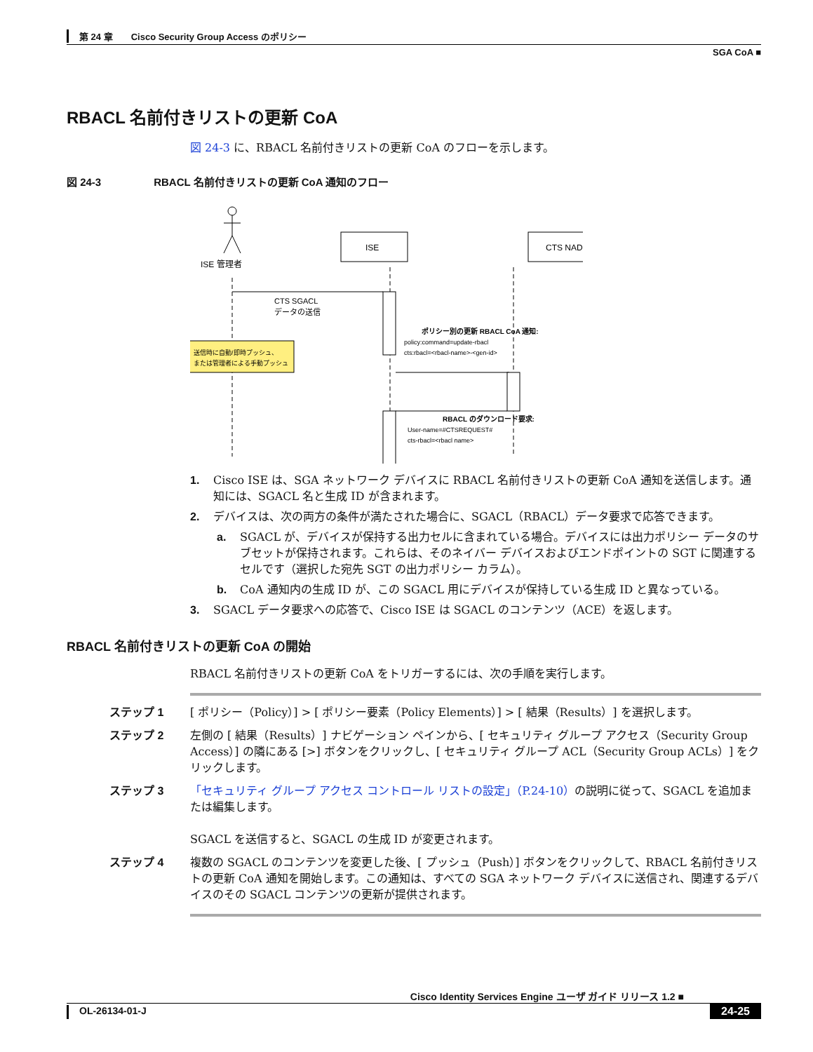第 24 章　　Cisco Security Group Access のポリシー
SGA CoA ■
RBACL 名前付きリストの更新 CoA
図 24-3 に、RBACL 名前付きリストの更新 CoA のフローを示します。
図 24-3　　　　　RBACL 名前付きリストの更新 CoA 通知のフロー
ISE 管理者
ISE
CTS NAD
CTS SGACL
データの送信
送信時に自動/即時プッシュ、
または管理者による手動プッシュ
ポリシー別の更新 RBACL CoA 通知:
policy:command=update-rbacl
cts:rbacl=<rbacl-name>-<gen-id>
RBACL のダウンロード要求:
User-name=#CTSREQUEST#
cts-rbacl=<rbacl name>
1. Cisco ISE は、SGA ネットワーク デバイスに RBACL 名前付きリストの更新 CoA 通知を送信します。通知には、SGACL 名と生成 ID が含まれます。
2. デバイスは、次の両方の条件が満たされた場合に、SGACL（RBACL）データ要求で応答できます。
a. SGACL が、デバイスが保持する出力セルに含まれている場合。デバイスには出力ポリシー データのサブセットが保持されます。これらは、そのネイバー デバイスおよびエンドポイントの SGT に関連するセルです（選択した宛先 SGT の出力ポリシー カラム）。
b. CoA 通知内の生成 ID が、この SGACL 用にデバイスが保持している生成 ID と異なっている。
3. SGACL データ要求への応答で、Cisco ISE は SGACL のコンテンツ（ACE）を返します。
RBACL 名前付きリストの更新 CoA の開始
RBACL 名前付きリストの更新 CoA をトリガーするには、次の手順を実行します。
ステップ 1 [ ポリシー（Policy）] > [ ポリシー要素（Policy Elements）] > [ 結果（Results）] を選択します。
ステップ 2 左側の [ 結果（Results）] ナビゲーション ペインから、[ セキュリティ グループ アクセス（Security Group Access）] の隣にある [>] ボタンをクリックし、[ セキュリティ グループ ACL（Security Group ACLs）] をクリックします。
ステップ 3 「セキュリティ グループ アクセス コントロール リストの設定」（P.24-10）の説明に従って、SGACL を追加または編集します。
SGACL を送信すると、SGACL の生成 ID が変更されます。
ステップ 4 複数の SGACL のコンテンツを変更した後、[ プッシュ（Push）] ボタンをクリックして、RBACL 名前付きリストの更新 CoA 通知を開始します。この通知は、すべての SGA ネットワーク デバイスに送信され、関連するデバイスのその SGACL コンテンツの更新が提供されます。
Cisco Identity Services Engine ユーザ ガイド リリース 1.2 ■
OL-26134-01-J 24-25